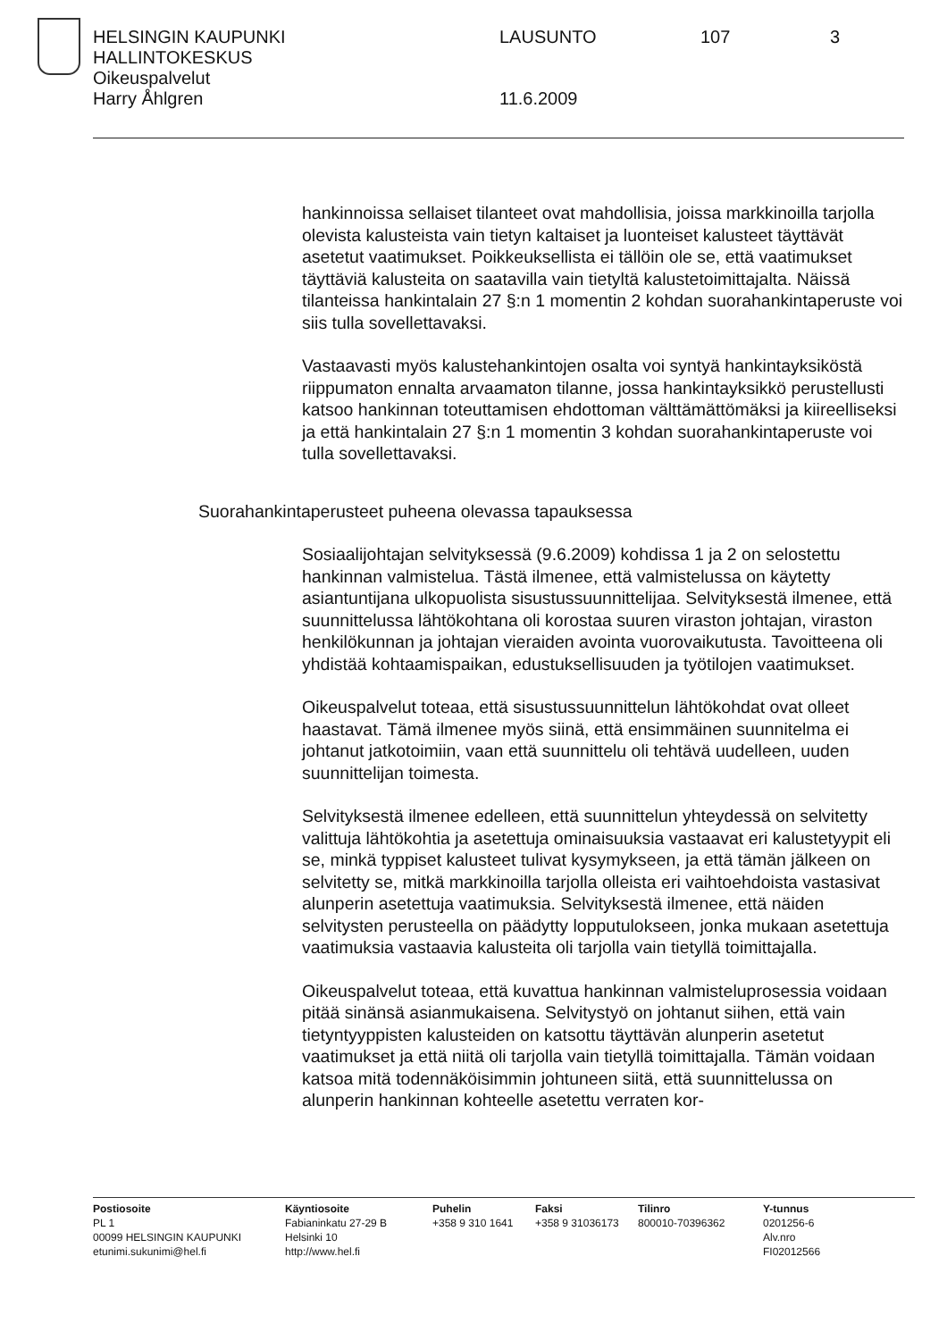HELSINGIN KAUPUNKI LAUSUNTO 107 3
HALLINTOKESKUS
Oikeuspalvelut
Harry Åhlgren 11.6.2009
hankinnoissa sellaiset tilanteet ovat mahdollisia, joissa markkinoilla tarjolla olevista kalusteista vain tietyn kaltaiset ja luonteiset kalusteet täyttävät asetetut vaatimukset. Poikkeuksellista ei tällöin ole se, että vaatimukset täyttäviä kalusteita on saatavilla vain tietyltä kalustetoimittajalta. Näissä tilanteissa hankintalain 27 §:n 1 momentin 2 kohdan suorahankintaperuste voi siis tulla sovellettavaksi.
Vastaavasti myös kalustehankintojen osalta voi syntyä hankintayksiköstä riippumaton ennalta arvaamaton tilanne, jossa hankintayksikkö perustellusti katsoo hankinnan toteuttamisen ehdottoman välttämättömäksi ja kiireelliseksi ja että hankintalain 27 §:n 1 momentin 3 kohdan suorahankintaperuste voi tulla sovellettavaksi.
Suorahankintaperusteet puheena olevassa tapauksessa
Sosiaalijohtajan selvityksessä (9.6.2009) kohdissa 1 ja 2 on selostettu hankinnan valmistelua. Tästä ilmenee, että valmistelussa on käytetty asiantuntijana ulkopuolista sisustussuunnittelijaa. Selvityksestä ilmenee, että suunnittelussa lähtökohtana oli korostaa suuren viraston johtajan, viraston henkilökunnan ja johtajan vieraiden avointa vuorovaikutusta. Tavoitteena oli yhdistää kohtaamispaikan, edustuksellisuuden ja työtilojen vaatimukset.
Oikeuspalvelut toteaa, että sisustussuunnittelun lähtökohdat ovat olleet haastavat. Tämä ilmenee myös siinä, että ensimmäinen suunnitelma ei johtanut jatkotoimiin, vaan että suunnittelu oli tehtävä uudelleen, uuden suunnittelijan toimesta.
Selvityksestä ilmenee edelleen, että suunnittelun yhteydessä on selvitetty valittuja lähtökohtia ja asetettuja ominaisuuksia vastaavat eri kalustetyypit eli se, minkä typpiset kalusteet tulivat kysymykseen, ja että tämän jälkeen on selvitetty se, mitkä markkinoilla tarjolla olleista eri vaihtoehdoista vastasivat alunperin asetettuja vaatimuksia. Selvityksestä ilmenee, että näiden selvitysten perusteella on päädytty lopputulokseen, jonka mukaan asetettuja vaatimuksia vastaavia kalusteita oli tarjolla vain tietyllä toimittajalla.
Oikeuspalvelut toteaa, että kuvattua hankinnan valmisteluprosessia voidaan pitää sinänsä asianmukaisena. Selvitystyö on johtanut siihen, että vain tietyntyyppisten kalusteiden on katsottu täyttävän alunperin asetetut vaatimukset ja että niitä oli tarjolla vain tietyllä toimittajalla. Tämän voidaan katsoa mitä todennäköisimmin johtuneen siitä, että suunnittelussa on alunperin hankinnan kohteelle asetettu verraten kor-
Postiosoite
PL 1
00099 HELSINGIN KAUPUNKI
etunimi.sukunimi@hel.fi
Käyntiosoite
Fabianinkatu 27-29 B
Helsinki 10
http://www.hel.fi
Puhelin
+358 9 310 1641
Faksi
+358 9 31036173
Tilinro
800010-70396362
Y-tunnus
0201256-6
Alv.nro
FI02012566